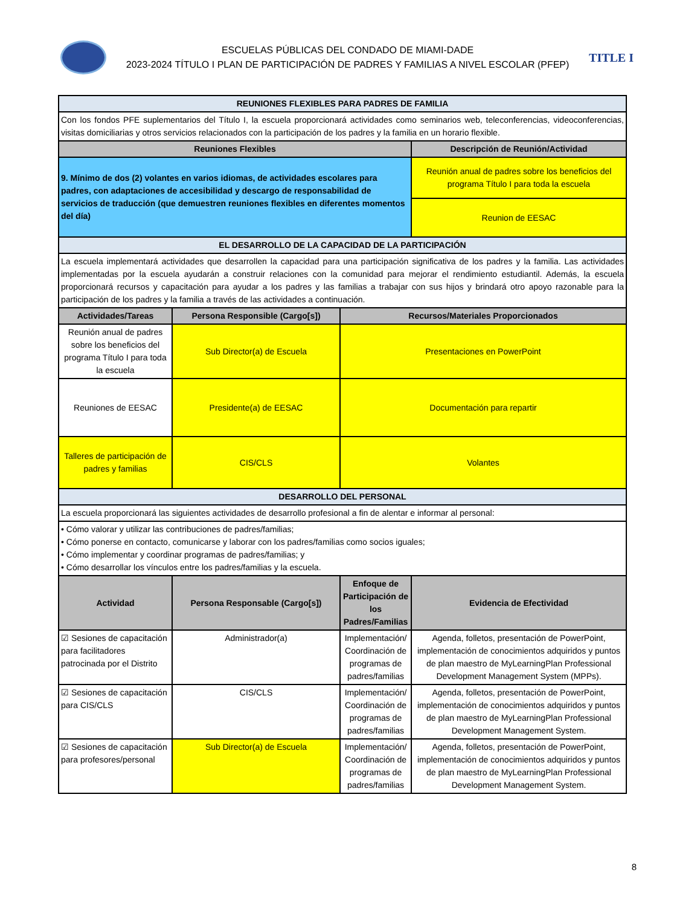ESCUELAS PÚBLICAS DEL CONDADO DE MIAMI-DADE
2023-2024 TÍTULO I PLAN DE PARTICIPACIÓN DE PADRES Y FAMILIAS A NIVEL ESCOLAR (PFEP)
TITLE I
| REUNIONES FLEXIBLES PARA PADRES DE FAMILIA | | | |
| Con los fondos PFE suplementarios del Título I, la escuela proporcionará actividades como seminarios web, teleconferencias, videoconferencias, visitas domiciliarias y otros servicios relacionados con la participación de los padres y la familia en un horario flexible. | | | |
| Reuniones Flexibles | | | Descripción de Reunión/Actividad |
| 9. Mínimo de dos (2) volantes en varios idiomas, de actividades escolares para padres, con adaptaciones de accesibilidad y descargo de responsabilidad de servicios de traducción (que demuestren reuniones flexibles en diferentes momentos del día) | | | Reunión anual de padres sobre los beneficios del programa Título I para toda la escuela |
| | | | Reunion de EESAC |
| EL DESARROLLO DE LA CAPACIDAD DE LA PARTICIPACIÓN | | | |
| La escuela implementará actividades que desarrollen la capacidad para una participación significativa de los padres y la familia. Las actividades implementadas por la escuela ayudarán a construir relaciones con la comunidad para mejorar el rendimiento estudiantil. Además, la escuela proporcionará recursos y capacitación para ayudar a los padres y las familias a trabajar con sus hijos y brindará otro apoyo razonable para la participación de los padres y la familia a través de las actividades a continuación. | | | |
| Actividades/Tareas | Persona Responsible (Cargo[s]) | Recursos/Materiales Proporcionados | |
| Reunión anual de padres sobre los beneficios del programa Título I para toda la escuela | Sub Director(a) de Escuela | Presentaciones en PowerPoint | |
| Reuniones de EESAC | Presidente(a) de EESAC | Documentación para repartir | |
| Talleres de participación de padres y familias | CIS/CLS | Volantes | |
| DESARROLLO DEL PERSONAL | | | |
| La escuela proporcionará las siguientes actividades de desarrollo profesional a fin de alentar e informar al personal: | | | |
| • Cómo valorar y utilizar las contribuciones de padres/familias; • Cómo ponerse en contacto, comunicarse y laborar con los padres/familias como socios iguales; • Cómo implementar y coordinar programas de padres/familias; y • Cómo desarrollar los vínculos entre los padres/familias y la escuela. | | | |
| Actividad | Persona Responsable (Cargo[s]) | Enfoque de Participación de los Padres/Familias | Evidencia de Efectividad |
| ☑ Sesiones de capacitación para facilitadores patrocinada por el Distrito | Administrador(a) | Implementación/ Coordinación de programas de padres/familias | Agenda, folletos, presentación de PowerPoint, implementación de conocimientos adquiridos y puntos de plan maestro de MyLearningPlan Professional Development Management System (MPPs). |
| ☑ Sesiones de capacitación para CIS/CLS | CIS/CLS | Implementación/ Coordinación de programas de padres/familias | Agenda, folletos, presentación de PowerPoint, implementación de conocimientos adquiridos y puntos de plan maestro de MyLearningPlan Professional Development Management System. |
| ☑ Sesiones de capacitación para profesores/personal | Sub Director(a) de Escuela | Implementación/ Coordinación de programas de padres/familias | Agenda, folletos, presentación de PowerPoint, implementación de conocimientos adquiridos y puntos de plan maestro de MyLearningPlan Professional Development Management System. |
8